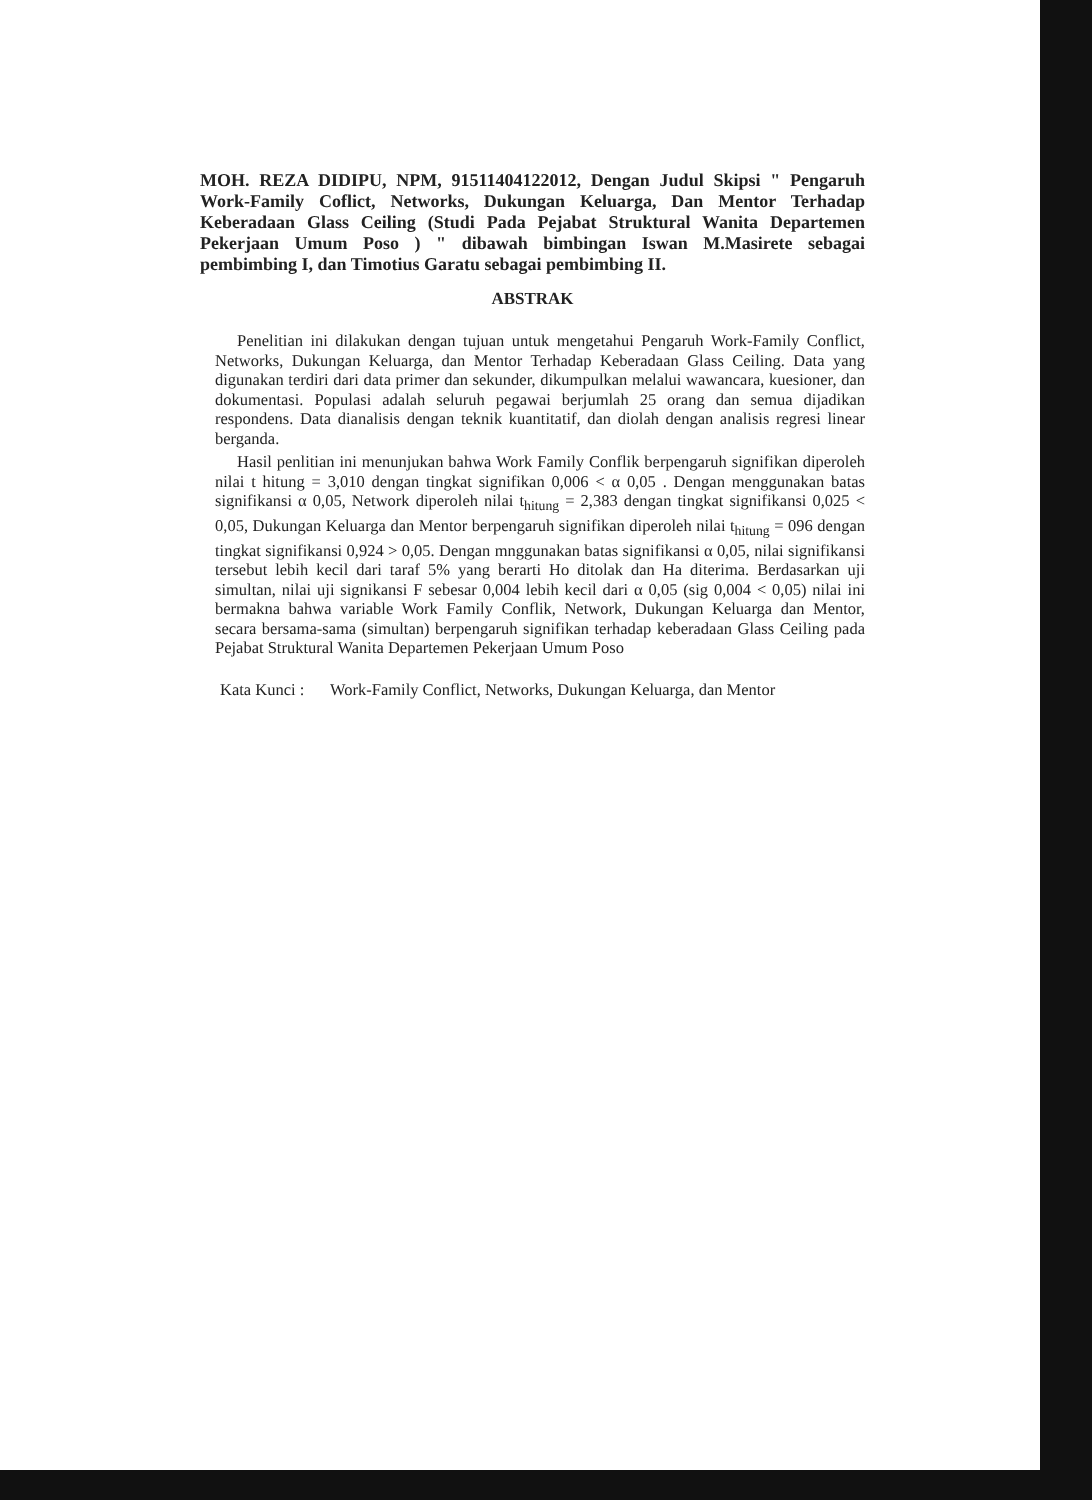MOH. REZA DIDIPU, NPM, 91511404122012, Dengan Judul Skipsi " Pengaruh Work-Family Coflict, Networks, Dukungan Keluarga, Dan Mentor Terhadap Keberadaan Glass Ceiling (Studi Pada Pejabat Struktural Wanita Departemen Pekerjaan Umum Poso ) " dibawah bimbingan Iswan M.Masirete sebagai pembimbing I, dan Timotius Garatu sebagai pembimbing II.
ABSTRAK
Penelitian ini dilakukan dengan tujuan untuk mengetahui Pengaruh Work-Family Conflict, Networks, Dukungan Keluarga, dan Mentor Terhadap Keberadaan Glass Ceiling. Data yang digunakan terdiri dari data primer dan sekunder, dikumpulkan melalui wawancara, kuesioner, dan dokumentasi. Populasi adalah seluruh pegawai berjumlah 25 orang dan semua dijadikan respondens. Data dianalisis dengan teknik kuantitatif, dan diolah dengan analisis regresi linear berganda.
Hasil penlitian ini menunjukan bahwa Work Family Conflik berpengaruh signifikan diperoleh nilai t hitung = 3,010 dengan tingkat signifikan 0,006 < α 0,05 . Dengan menggunakan batas signifikansi α 0,05, Network diperoleh nilai t<sub>hitung</sub> = 2,383 dengan tingkat signifikansi 0,025 < 0,05, Dukungan Keluarga dan Mentor berpengaruh signifikan diperoleh nilai t<sub>hitung</sub> = 096 dengan tingkat signifikansi 0,924 > 0,05. Dengan mnggunakan batas signifikansi α 0,05, nilai signifikansi tersebut lebih kecil dari taraf 5% yang berarti Ho ditolak dan Ha diterima. Berdasarkan uji simultan, nilai uji signikansi F sebesar 0,004 lebih kecil dari α 0,05 (sig 0,004 < 0,05) nilai ini bermakna bahwa variable Work Family Conflik, Network, Dukungan Keluarga dan Mentor, secara bersama-sama (simultan) berpengaruh signifikan terhadap keberadaan Glass Ceiling pada Pejabat Struktural Wanita Departemen Pekerjaan Umum Poso
Kata Kunci : Work-Family Conflict, Networks, Dukungan Keluarga, dan Mentor